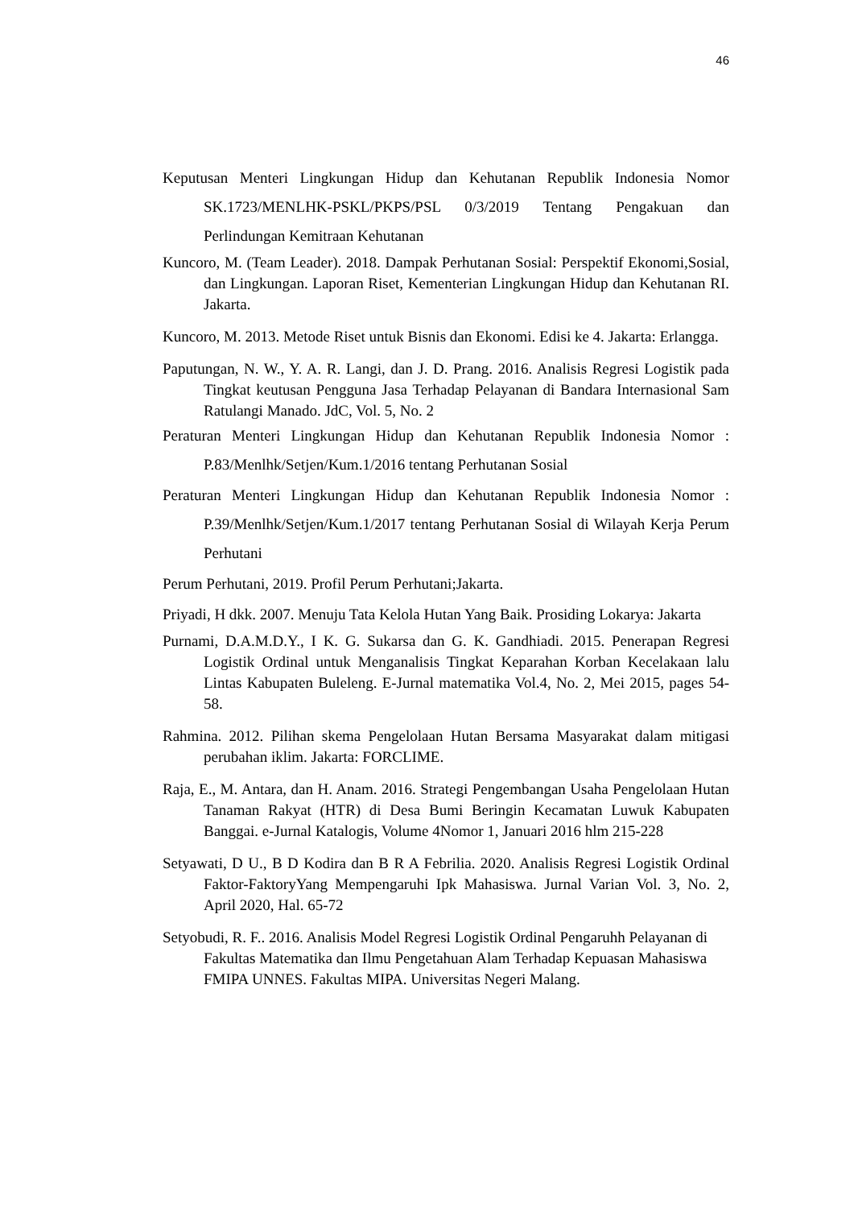46
Keputusan Menteri Lingkungan Hidup dan Kehutanan Republik Indonesia Nomor SK.1723/MENLHK-PSKL/PKPS/PSL 0/3/2019 Tentang Pengakuan dan Perlindungan Kemitraan Kehutanan
Kuncoro, M. (Team Leader). 2018. Dampak Perhutanan Sosial: Perspektif Ekonomi,Sosial, dan Lingkungan. Laporan Riset, Kementerian Lingkungan Hidup dan Kehutanan RI. Jakarta.
Kuncoro, M. 2013. Metode Riset untuk Bisnis dan Ekonomi. Edisi ke 4. Jakarta: Erlangga.
Paputungan, N. W., Y. A. R. Langi, dan J. D. Prang. 2016. Analisis Regresi Logistik pada Tingkat keutusan Pengguna Jasa Terhadap Pelayanan di Bandara Internasional Sam Ratulangi Manado. JdC, Vol. 5, No. 2
Peraturan Menteri Lingkungan Hidup dan Kehutanan Republik Indonesia Nomor : P.83/Menlhk/Setjen/Kum.1/2016 tentang Perhutanan Sosial
Peraturan Menteri Lingkungan Hidup dan Kehutanan Republik Indonesia Nomor : P.39/Menlhk/Setjen/Kum.1/2017 tentang Perhutanan Sosial di Wilayah Kerja Perum Perhutani
Perum Perhutani, 2019. Profil Perum Perhutani;Jakarta.
Priyadi, H dkk. 2007. Menuju Tata Kelola Hutan Yang Baik. Prosiding Lokarya: Jakarta
Purnami, D.A.M.D.Y., I K. G. Sukarsa dan G. K. Gandhiadi. 2015. Penerapan Regresi Logistik Ordinal untuk Menganalisis Tingkat Keparahan Korban Kecelakaan lalu Lintas Kabupaten Buleleng. E-Jurnal matematika Vol.4, No. 2, Mei 2015, pages 54-58.
Rahmina. 2012. Pilihan skema Pengelolaan Hutan Bersama Masyarakat dalam mitigasi perubahan iklim. Jakarta: FORCLIME.
Raja, E., M. Antara, dan H. Anam. 2016. Strategi Pengembangan Usaha Pengelolaan Hutan Tanaman Rakyat (HTR) di Desa Bumi Beringin Kecamatan Luwuk Kabupaten Banggai. e-Jurnal Katalogis, Volume 4Nomor 1, Januari 2016 hlm 215-228
Setyawati, D U., B D Kodira dan B R A Febrilia. 2020. Analisis Regresi Logistik Ordinal Faktor-FaktoryYang Mempengaruhi Ipk Mahasiswa. Jurnal Varian Vol. 3, No. 2, April 2020, Hal. 65-72
Setyobudi, R. F.. 2016. Analisis Model Regresi Logistik Ordinal Pengaruhh Pelayanan di Fakultas Matematika dan Ilmu Pengetahuan Alam Terhadap Kepuasan Mahasiswa FMIPA UNNES. Fakultas MIPA. Universitas Negeri Malang.